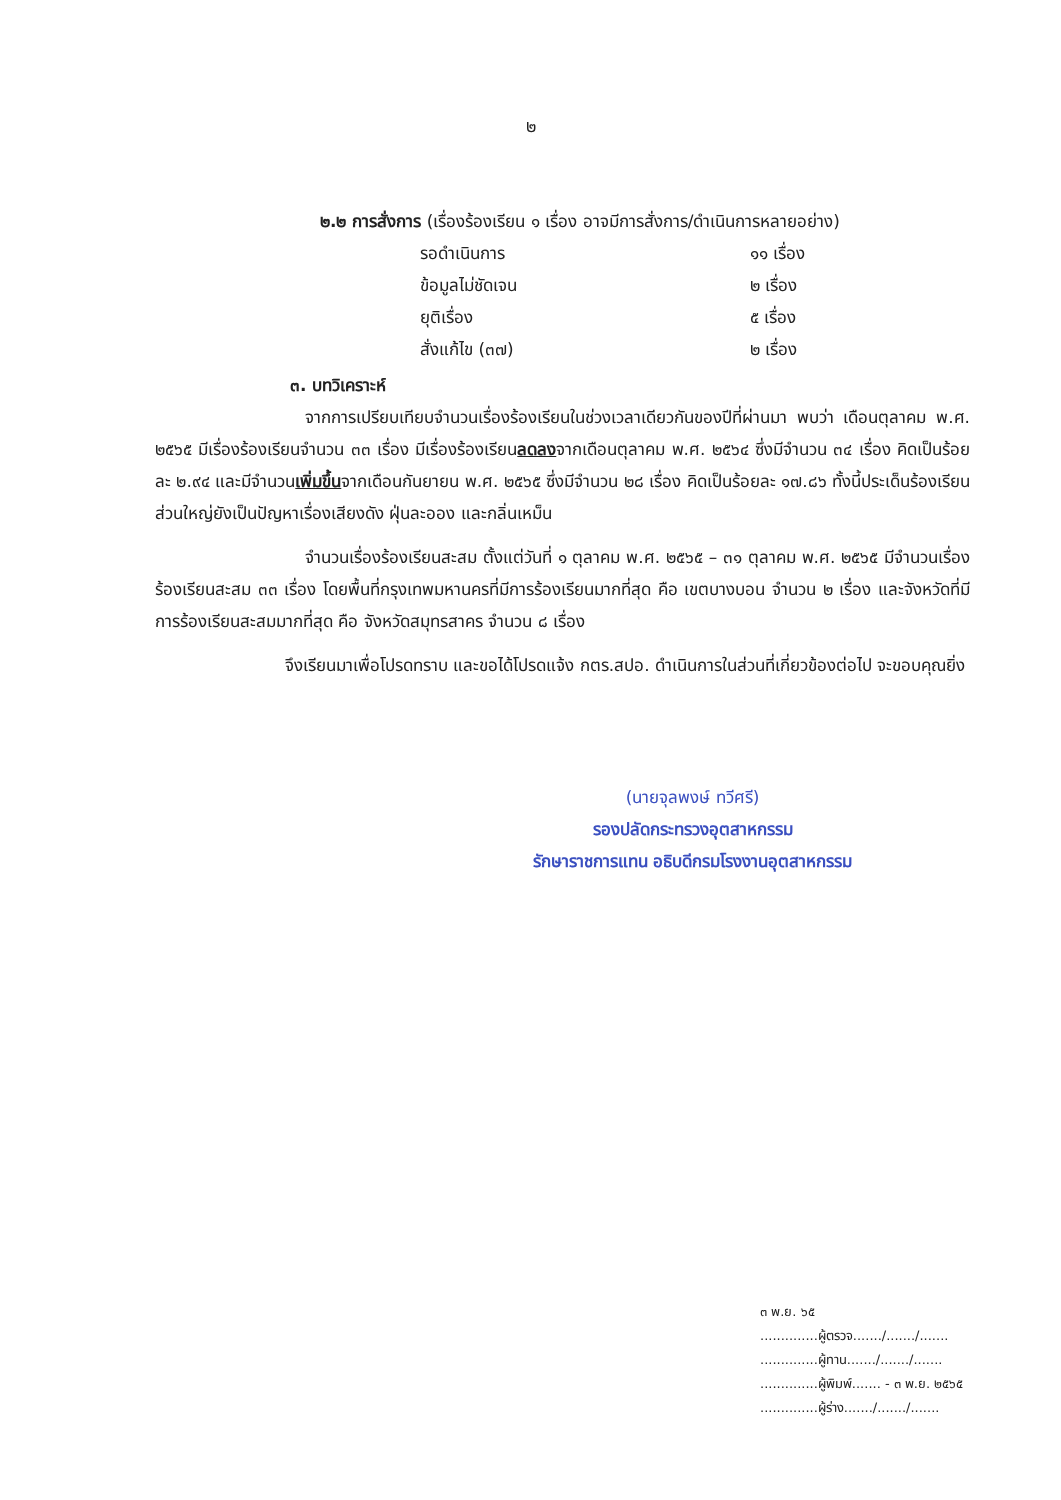๒
๒.๒ การสั่งการ (เรื่องร้องเรียน ๑ เรื่อง อาจมีการสั่งการ/ดำเนินการหลายอย่าง)
| รอดำเนินการ | ๑๑ เรื่อง |
| ข้อมูลไม่ชัดเจน | ๒ เรื่อง |
| ยุติเรื่อง | ๕ เรื่อง |
| สั่งแก้ไข (๓๗) | ๒ เรื่อง |
๓. บทวิเคราะห์
จากการเปรียบเทียบจำนวนเรื่องร้องเรียนในช่วงเวลาเดียวกันของปีที่ผ่านมา พบว่า เดือนตุลาคม พ.ศ. ๒๕๖๕ มีเรื่องร้องเรียนจำนวน ๓๓ เรื่อง มีเรื่องร้องเรียนลดลงจากเดือนตุลาคม พ.ศ. ๒๕๖๔ ซึ่งมีจำนวน ๓๔ เรื่อง คิดเป็นร้อยละ ๒.๙๔ และมีจำนวนเพิ่มขึ้นจากเดือนกันยายน พ.ศ. ๒๕๖๕ ซึ่งมีจำนวน ๒๘ เรื่อง คิดเป็นร้อยละ ๑๗.๘๖ ทั้งนี้ประเด็นร้องเรียนส่วนใหญ่ยังเป็นปัญหาเรื่องเสียงดัง ฝุ่นละออง และกลิ่นเหม็น
จำนวนเรื่องร้องเรียนสะสม ตั้งแต่วันที่ ๑ ตุลาคม พ.ศ. ๒๕๖๕ – ๓๑ ตุลาคม พ.ศ. ๒๕๖๕ มีจำนวนเรื่องร้องเรียนสะสม ๓๓ เรื่อง โดยพื้นที่กรุงเทพมหานครที่มีการร้องเรียนมากที่สุด คือ เขตบางบอน จำนวน ๒ เรื่อง และจังหวัดที่มีการร้องเรียนสะสมมากที่สุด คือ จังหวัดสมุทรสาคร จำนวน ๘ เรื่อง
จึงเรียนมาเพื่อโปรดทราบ และขอได้โปรดแจ้ง กตร.สปอ. ดำเนินการในส่วนที่เกี่ยวข้องต่อไป จะขอบคุณยิ่ง
(นายจุลพงษ์ ทวีศรี)
รองปลัดกระทรวงอุตสาหกรรม
รักษาราชการแทน อธิบดีกรมโรงงานอุตสาหกรรม
๓ พ.ย. ๖๕
..............ผู้ตรวจ......./......./.......
..............ผู้ทาน......./......./.......
..............ผู้พิมพ์....... - ๓ พ.ย. ๒๕๖๕
..............ผู้ร่าง......./......./.......